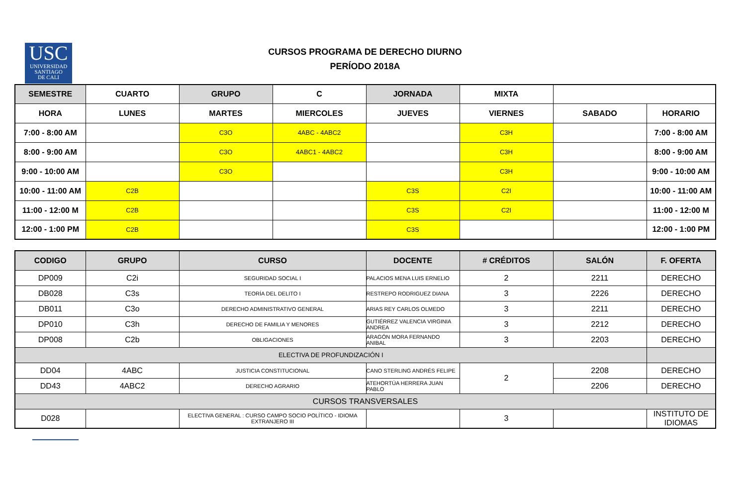USC
UNIVERSIDAD
SANTIAGO
DE CALI
CURSOS PROGRAMA DE DERECHO DIURNO
PERÍODO 2018A
| SEMESTRE | CUARTO | GRUPO | C | JORNADA | MIXTA | | |
| HORA | LUNES | MARTES | MIERCOLES | JUEVES | VIERNES | SABADO | HORARIO |
| 7:00 - 8:00 AM | | C3O | 4ABC - 4ABC2 | | C3H | | 7:00 - 8:00 AM |
| 8:00 - 9:00 AM | | C3O | 4ABC1 - 4ABC2 | | C3H | | 8:00 - 9:00 AM |
| 9:00 - 10:00 AM | | C3O | | | C3H | | 9:00 - 10:00 AM |
| 10:00 - 11:00 AM | C2B | | | C3S | C2I | | 10:00 - 11:00 AM |
| 11:00 - 12:00 M | C2B | | | C3S | C2I | | 11:00 - 12:00 M |
| 12:00 - 1:00 PM | C2B | | | C3S | | | 12:00 - 1:00 PM |
| CODIGO | GRUPO | CURSO | DOCENTE | # CRÉDITOS | SALÓN | F. OFERTA |
| --- | --- | --- | --- | --- | --- | --- |
| DP009 | C2i | SEGURIDAD SOCIAL I | PALACIOS MENA LUIS ERNELIO | 2 | 2211 | DERECHO |
| DB028 | C3s | TEORÍA DEL DELITO I | RESTREPO RODRIGUEZ DIANA | 3 | 2226 | DERECHO |
| DB011 | C3o | DERECHO ADMINISTRATIVO GENERAL | ARIAS REY CARLOS OLMEDO | 3 | 2211 | DERECHO |
| DP010 | C3h | DERECHO DE FAMILIA Y MENORES | GUTIÉRREZ VALENCIA VIRGINIA ANDREA | 3 | 2212 | DERECHO |
| DP008 | C2b | OBLIGACIONES | ARAGÓN MORA FERNANDO ANIBAL | 3 | 2203 | DERECHO |
| ELECTIVA DE PROFUNDIZACIÓN I | | | | | | |
| DD04 | 4ABC | JUSTICIA CONSTITUCIONAL | CANO STERLING ANDRÉS FELIPE | 2 | 2208 | DERECHO |
| DD43 | 4ABC2 | DERECHO AGRARIO | ATEHORTÚA HERRERA JUAN PABLO | | 2206 | DERECHO |
| CURSOS TRANSVERSALES | | | | | | |
| D028 | | ELECTIVA GENERAL : CURSO CAMPO SOCIO POLÍTICO - IDIOMA EXTRANJERO III | | 3 | | INSTITUTO DE IDIOMAS |